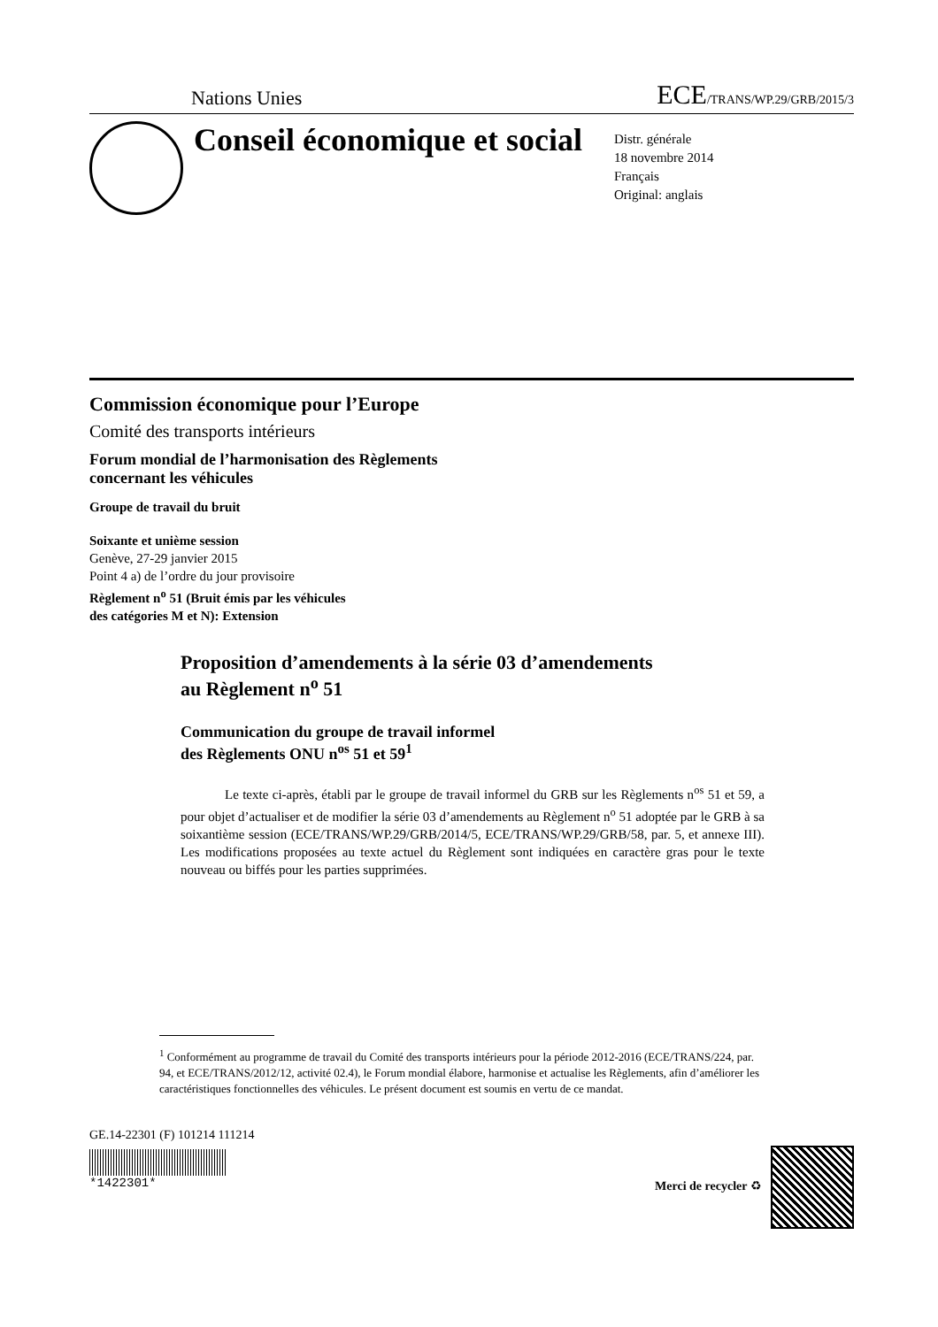Nations Unies ECE/TRANS/WP.29/GRB/2015/3
Conseil économique et social
Distr. générale
18 novembre 2014
Français
Original: anglais
Commission économique pour l’Europe
Comité des transports intérieurs
Forum mondial de l’harmonisation des Règlements
concernant les véhicules
Groupe de travail du bruit
Soixante et unième session
Genève, 27-29 janvier 2015
Point 4 a) de l’ordre du jour provisoire
Règlement n<sup>o</sup> 51 (Bruit émis par les véhicules
des catégories M et N): Extension
Proposition d’amendements à la série 03 d’amendements
au Règlement n<sup>o</sup> 51
Communication du groupe de travail informel
des Règlements ONU n<sup>os</sup> 51 et 59<sup>1</sup>
Le texte ci-après, établi par le groupe de travail informel du GRB sur les Règlements n<sup>os</sup> 51 et 59, a pour objet d’actualiser et de modifier la série 03 d’amendements au Règlement n<sup>o</sup> 51 adoptée par le GRB à sa soixantième session (ECE/TRANS/WP.29/GRB/2014/5, ECE/TRANS/WP.29/GRB/58, par. 5, et annexe III). Les modifications proposées au texte actuel du Règlement sont indiquées en caractère gras pour le texte nouveau ou biffés pour les parties supprimées.
<sup>1</sup> Conformément au programme de travail du Comité des transports intérieurs pour la période 2012-2016 (ECE/TRANS/224, par. 94, et ECE/TRANS/2012/12, activité 02.4), le Forum mondial élabore, harmonise et actualise les Règlements, afin d’améliorer les caractéristiques fonctionnelles des véhicules. Le présent document est soumis en vertu de ce mandat.
GE.14-22301 (F) 101214 111214
*1422301*
Merci de recycler ♻